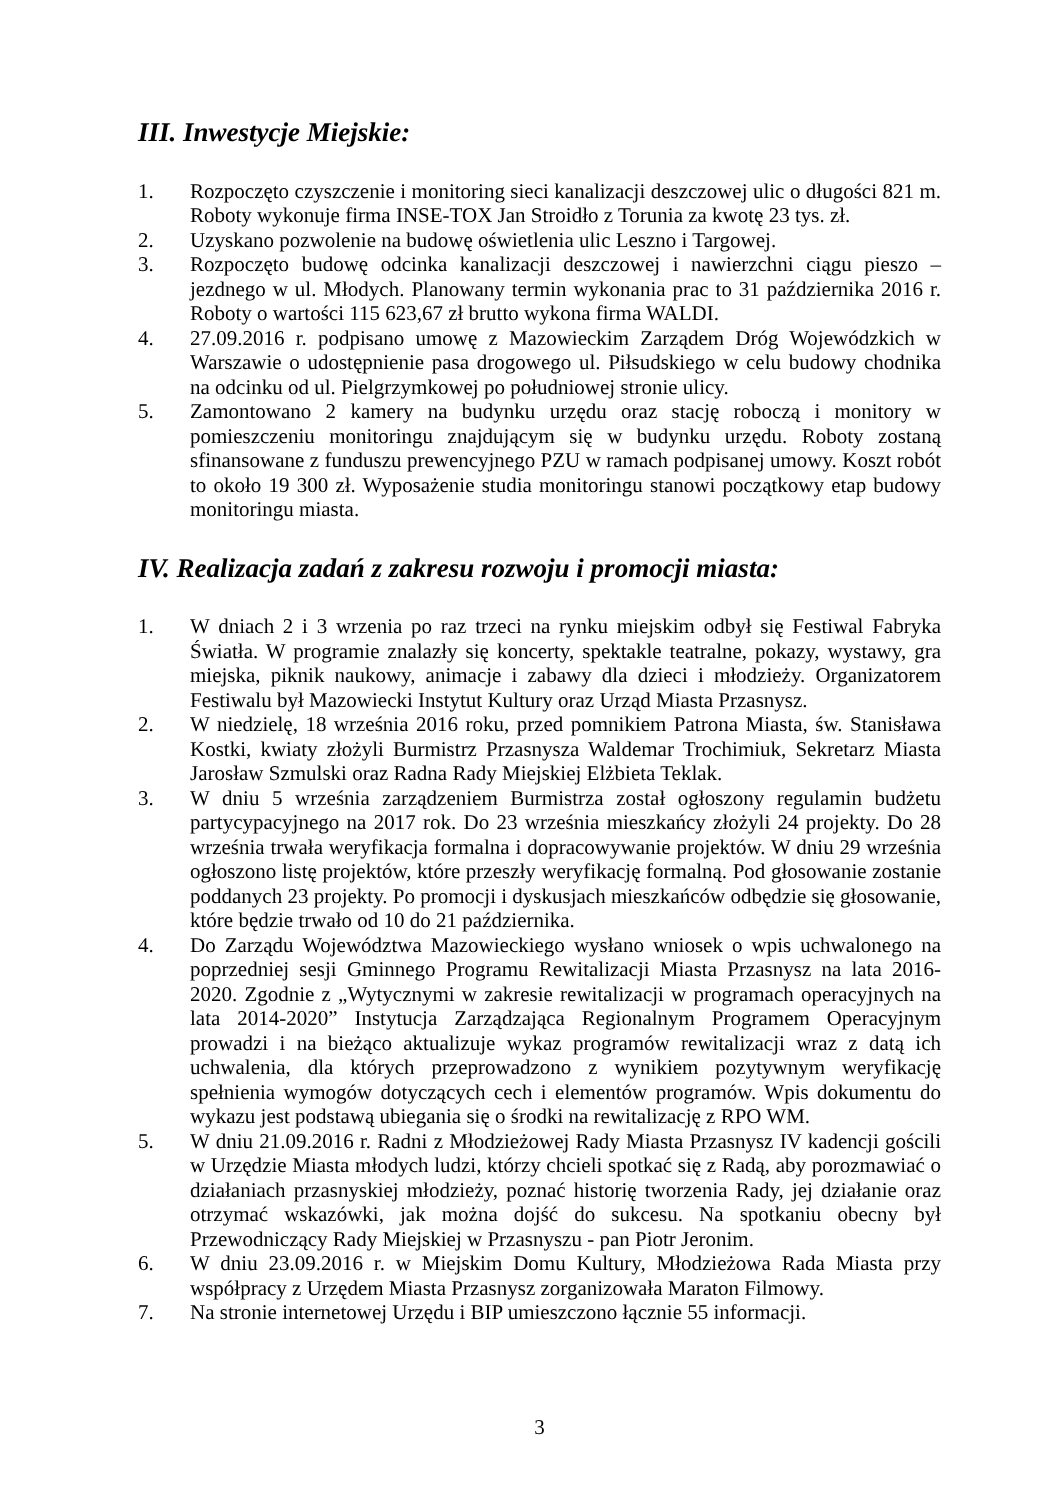III. Inwestycje Miejskie:
1. Rozpoczęto czyszczenie i monitoring sieci kanalizacji deszczowej ulic o długości 821 m. Roboty wykonuje firma INSE-TOX Jan Stroidło z Torunia za kwotę 23 tys. zł.
2. Uzyskano pozwolenie na budowę oświetlenia ulic Leszno i Targowej.
3. Rozpoczęto budowę odcinka kanalizacji deszczowej i nawierzchni ciągu pieszo – jezdnego w ul. Młodych. Planowany termin wykonania prac to 31 października 2016 r. Roboty o wartości 115 623,67 zł brutto wykona firma WALDI.
4. 27.09.2016 r. podpisano umowę z Mazowieckim Zarządem Dróg Wojewódzkich w Warszawie o udostępnienie pasa drogowego ul. Piłsudskiego w celu budowy chodnika na odcinku od ul. Pielgrzymkowej po południowej stronie ulicy.
5. Zamontowano 2 kamery na budynku urzędu oraz stację roboczą i monitory w pomieszczeniu monitoringu znajdującym się w budynku urzędu. Roboty zostaną sfinansowane z funduszu prewencyjnego PZU w ramach podpisanej umowy. Koszt robót to około 19 300 zł. Wyposażenie studia monitoringu stanowi początkowy etap budowy monitoringu miasta.
IV. Realizacja zadań z zakresu rozwoju i promocji miasta:
1. W dniach 2 i 3 wrzenia po raz trzeci na rynku miejskim odbył się Festiwal Fabryka Światła. W programie znalazły się koncerty, spektakle teatralne, pokazy, wystawy, gra miejska, piknik naukowy, animacje i zabawy dla dzieci i młodzieży. Organizatorem Festiwalu był Mazowiecki Instytut Kultury oraz Urząd Miasta Przasnysz.
2. W niedzielę, 18 września 2016 roku, przed pomnikiem Patrona Miasta, św. Stanisława Kostki, kwiaty złożyli Burmistrz Przasnysza Waldemar Trochimiuk, Sekretarz Miasta Jarosław Szmulski oraz Radna Rady Miejskiej Elżbieta Teklak.
3. W dniu 5 września zarządzeniem Burmistrza został ogłoszony regulamin budżetu partycypacyjnego na 2017 rok. Do 23 września mieszkańcy złożyli 24 projekty. Do 28 września trwała weryfikacja formalna i dopracowywanie projektów. W dniu 29 września ogłoszono listę projektów, które przeszły weryfikację formalną. Pod głosowanie zostanie poddanych 23 projekty. Po promocji i dyskusjach mieszkańców odbędzie się głosowanie, które będzie trwało od 10 do 21 października.
4. Do Zarządu Województwa Mazowieckiego wysłano wniosek o wpis uchwalonego na poprzedniej sesji Gminnego Programu Rewitalizacji Miasta Przasnysz na lata 2016-2020. Zgodnie z „Wytycznymi w zakresie rewitalizacji w programach operacyjnych na lata 2014-2020” Instytucja Zarządzająca Regionalnym Programem Operacyjnym prowadzi i na bieżąco aktualizuje wykaz programów rewitalizacji wraz z datą ich uchwalenia, dla których przeprowadzono z wynikiem pozytywnym weryfikację spełnienia wymogów dotyczących cech i elementów programów. Wpis dokumentu do wykazu jest podstawą ubiegania się o środki na rewitalizację z RPO WM.
5. W dniu 21.09.2016 r. Radni z Młodzieżowej Rady Miasta Przasnysz IV kadencji gościli w Urzędzie Miasta młodych ludzi, którzy chcieli spotkać się z Radą, aby porozmawiać o działaniach przasnyskiej młodzieży, poznać historię tworzenia Rady, jej działanie oraz otrzymać wskazówki, jak można dojść do sukcesu. Na spotkaniu obecny był Przewodniczący Rady Miejskiej w Przasnyszu - pan Piotr Jeronim.
6. W dniu 23.09.2016 r. w Miejskim Domu Kultury, Młodzieżowa Rada Miasta przy współpracy z Urzędem Miasta Przasnysz zorganizowała Maraton Filmowy.
7. Na stronie internetowej Urzędu i BIP umieszczono łącznie 55 informacji.
3